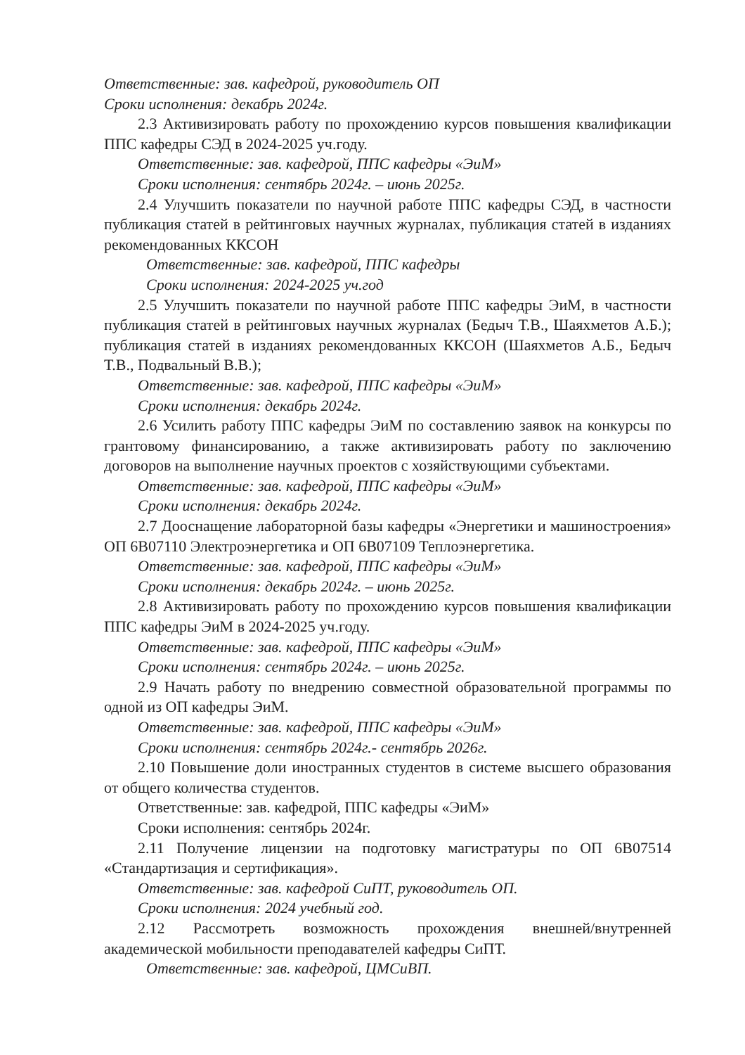Ответственные: зав. кафедрой, руководитель ОП
Сроки исполнения: декабрь 2024г.
2.3 Активизировать работу по прохождению курсов повышения квалификации ППС кафедры СЭД в 2024-2025 уч.году.
Ответственные: зав. кафедрой, ППС кафедры «ЭиМ»
Сроки исполнения: сентябрь 2024г. – июнь 2025г.
2.4 Улучшить показатели по научной работе ППС кафедры СЭД, в частности публикация статей в рейтинговых научных журналах, публикация статей в изданиях рекомендованных ККСОН
Ответственные: зав. кафедрой, ППС кафедры
Сроки исполнения: 2024-2025 уч.год
2.5 Улучшить показатели по научной работе ППС кафедры ЭиМ, в частности публикация статей в рейтинговых научных журналах (Бедыч Т.В., Шаяхметов А.Б.); публикация статей в изданиях рекомендованных ККСОН (Шаяхметов А.Б., Бедыч Т.В., Подвальный В.В.);
Ответственные: зав. кафедрой, ППС кафедры «ЭиМ»
Сроки исполнения: декабрь 2024г.
2.6 Усилить работу ППС кафедры ЭиМ по составлению заявок на конкурсы по грантовому финансированию, а также активизировать работу по заключению договоров на выполнение научных проектов с хозяйствующими субъектами.
Ответственные: зав. кафедрой, ППС кафедры «ЭиМ»
Сроки исполнения: декабрь 2024г.
2.7 Дооснащение лабораторной базы кафедры «Энергетики и машиностроения» ОП 6В07110 Электроэнергетика и ОП 6В07109 Теплоэнергетика.
Ответственные: зав. кафедрой, ППС кафедры «ЭиМ»
Сроки исполнения: декабрь 2024г. – июнь 2025г.
2.8 Активизировать работу по прохождению курсов повышения квалификации ППС кафедры ЭиМ в 2024-2025 уч.году.
Ответственные: зав. кафедрой, ППС кафедры «ЭиМ»
Сроки исполнения: сентябрь 2024г. – июнь 2025г.
2.9 Начать работу по внедрению совместной образовательной программы по одной из ОП кафедры ЭиМ.
Ответственные: зав. кафедрой, ППС кафедры «ЭиМ»
Сроки исполнения: сентябрь 2024г.- сентябрь 2026г.
2.10 Повышение доли иностранных студентов в системе высшего образования от общего количества студентов.
Ответственные: зав. кафедрой, ППС кафедры «ЭиМ»
Сроки исполнения: сентябрь 2024г.
2.11 Получение лицензии на подготовку магистратуры по ОП 6В07514 «Стандартизация и сертификация».
Ответственные: зав. кафедрой СиПТ, руководитель ОП.
Сроки исполнения: 2024 учебный год.
2.12 Рассмотреть возможность прохождения внешней/внутренней академической мобильности преподавателей кафедры СиПТ.
Ответственные: зав. кафедрой, ЦМСиВП.